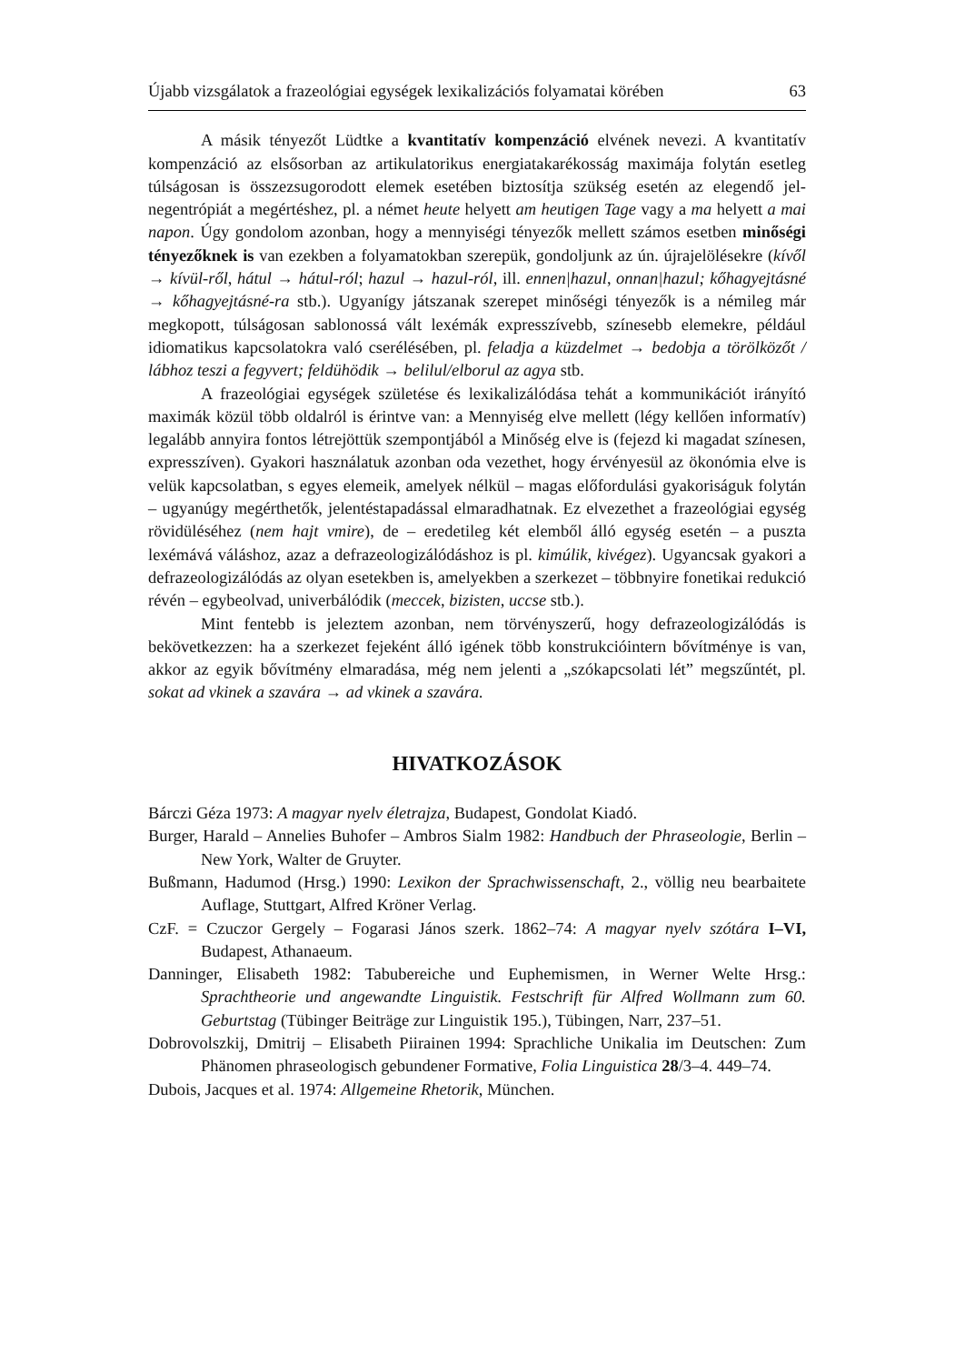Újabb vizsgálatok a frazeológiai egységek lexikalizációs folyamatai körében 63
A másik tényezőt Lüdtke a kvantitatív kompenzáció elvének nevezi. A kvantitatív kompenzáció az elsősorban az artikulatorikus energiatakarékosság maximája folytán esetleg túlságosan is összezsugorodott elemek esetében biztosítja szükség esetén az elegendő jel-negentrópiát a megértéshez, pl. a német heute helyett am heutigen Tage vagy a ma helyett a mai napon. Úgy gondolom azonban, hogy a mennyiségi tényezők mellett számos esetben minőségi tényezőknek is van ezekben a folyamatokban szerepük, gondoljunk az ún. újrajelölésekre (kívől → kívül-ről, hátul → hátul-ról; hazul → hazul-ról, ill. ennen|hazul, onnan|hazul; kőhagyejtásné → kőhagyejtásné-ra stb.). Ugyanígy játszanak szerepet minőségi tényezők is a némileg már megkopott, túlságosan sablonossá vált lexémák expresszívebb, színesebb elemekre, például idiomatikus kapcsolatokra való cserélésében, pl. feladja a küzdelmet → bedobja a törölközőt / lábhoz teszi a fegyvert; feldühödik → belilul/elborul az agya stb.
A frazeológiai egységek születése és lexikalizálódása tehát a kommunikációt irányító maximák közül több oldalról is érintve van: a Mennyiség elve mellett (légy kellően informatív) legalább annyira fontos létrejöttük szempontjából a Minőség elve is (fejezd ki magadat színesen, expresszíven). Gyakori használatuk azonban oda vezethet, hogy érvényesül az ökonómia elve is velük kapcsolatban, s egyes elemeik, amelyek nélkül – magas előfordulási gyakoriságuk folytán – ugyanúgy megérthetők, jelentéstapadással elmaradhatnak. Ez elvezethet a frazeológiai egység rövidüléséhez (nem hajt vmire), de – eredetileg két elemből álló egység esetén – a puszta lexémává váláshoz, azaz a defrazeologizálódáshoz is pl. kimúlik, kivégez). Ugyancsak gyakori a defrazeologizálódás az olyan esetekben is, amelyekben a szerkezet – többnyire fonetikai redukció révén – egybeolvad, univerbálódik (meccek, bizisten, uccse stb.).
Mint fentebb is jeleztem azonban, nem törvényszerű, hogy defrazeologizálódás is bekövetkezzen: ha a szerkezet fejeként álló igének több konstrukcióintern bővítménye is van, akkor az egyik bővítmény elmaradása, még nem jelenti a „szókapcsolati lét” megszűntét, pl. sokat ad vkinek a szavára → ad vkinek a szavára.
HIVATKOZÁSOK
Bárczi Géza 1973: A magyar nyelv életrajza, Budapest, Gondolat Kiadó.
Burger, Harald – Annelies Buhofer – Ambros Sialm 1982: Handbuch der Phraseologie, Berlin – New York, Walter de Gruyter.
Bußmann, Hadumod (Hrsg.) 1990: Lexikon der Sprachwissenschaft, 2., völlig neu bearbaitete Auflage, Stuttgart, Alfred Kröner Verlag.
CzF. = Czuczor Gergely – Fogarasi János szerk. 1862–74: A magyar nyelv szótára I–VI, Budapest, Athanaeum.
Danninger, Elisabeth 1982: Tabubereiche und Euphemismen, in Werner Welte Hrsg.: Sprachtheorie und angewandte Linguistik. Festschrift für Alfred Wollmann zum 60. Geburtstag (Tübinger Beiträge zur Linguistik 195.), Tübingen, Narr, 237–51.
Dobrovolszkij, Dmitrij – Elisabeth Piirainen 1994: Sprachliche Unikalia im Deutschen: Zum Phänomen phraseologisch gebundener Formative, Folia Linguistica 28/3–4. 449–74.
Dubois, Jacques et al. 1974: Allgemeine Rhetorik, München.